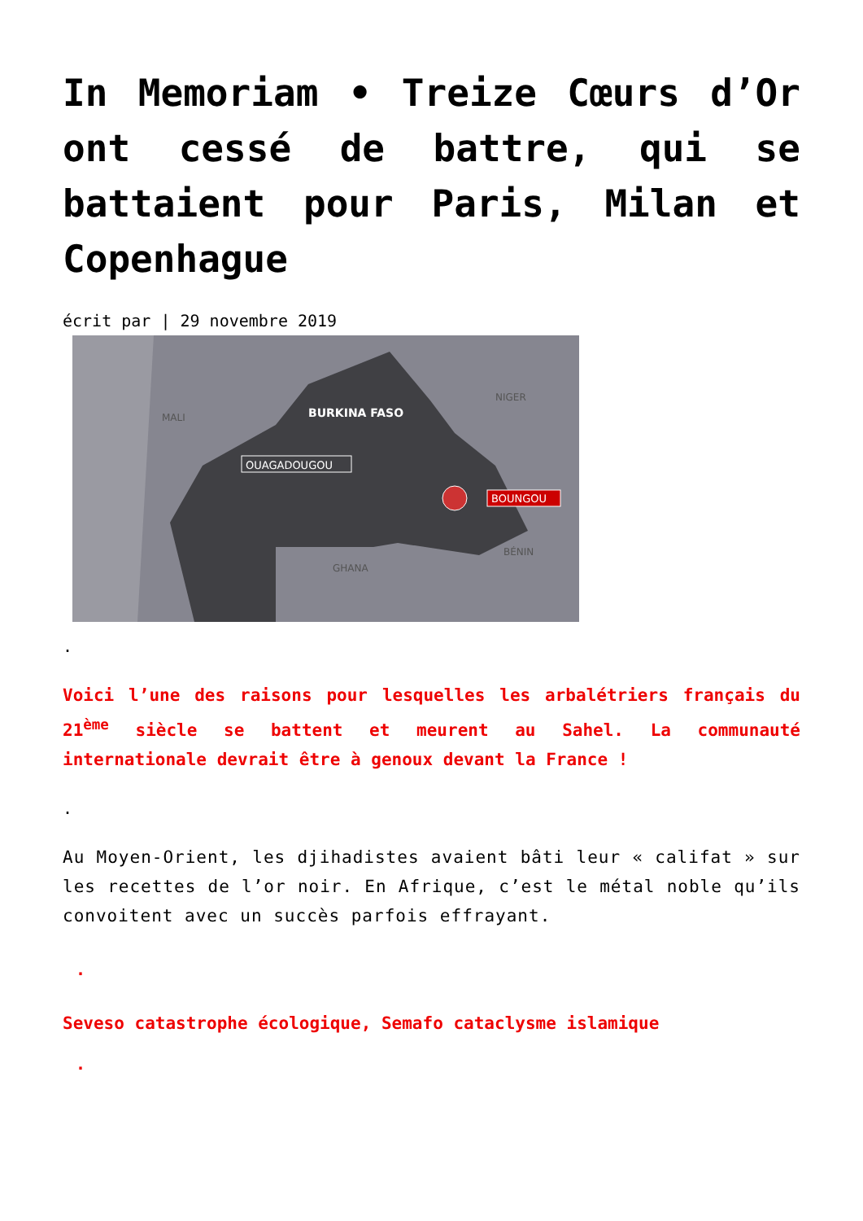In Memoriam • Treize Cœurs d’Or ont cessé de battre, qui se battaient pour Paris, Milan et Copenhague
écrit par | 29 novembre 2019
BURKINA FASO
MALI
NIGER
BÉNIN
GHANA
OUAGADOUGOU
BOUNGOU
.
Voici l’une des raisons pour lesquelles les arbalétriers français du 21<sup>ème</sup> siècle se battent et meurent au Sahel. La communauté internationale devrait être à genoux devant la France !
.
Au Moyen-Orient, les djihadistes avaient bâti leur « califat » sur les recettes de l’or noir. En Afrique, c’est le métal noble qu’ils convoitent avec un succès parfois effrayant.
.
Seveso catastrophe écologique, Semafo cataclysme islamique
.